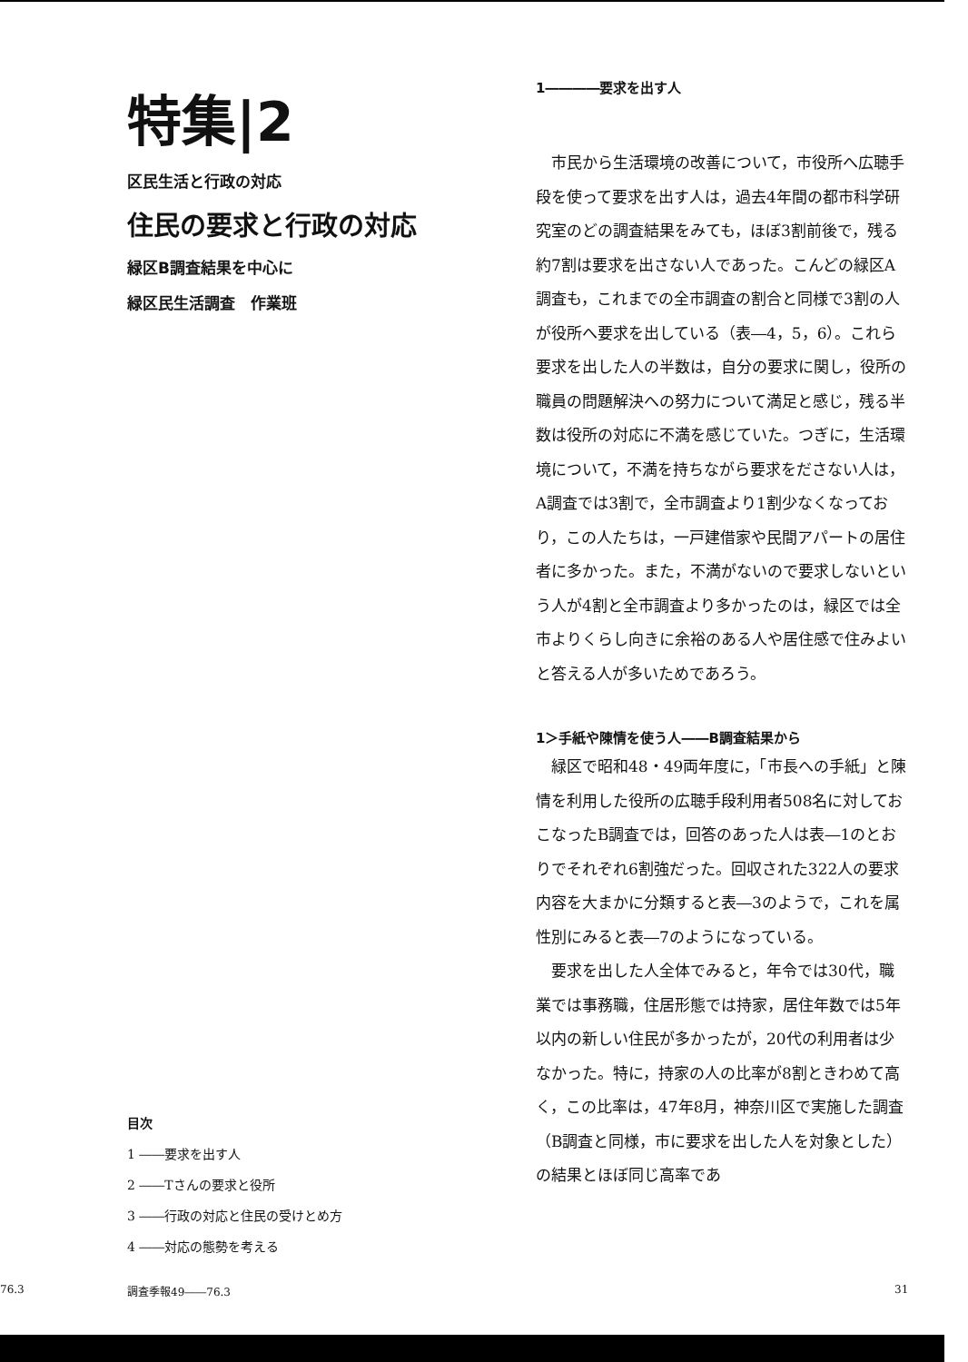特集|2
区民生活と行政の対応
住民の要求と行政の対応
緑区B調査結果を中心に
緑区民生活調査　作業班
目次
1 ――要求を出す人
2 ――Tさんの要求と役所
3 ――行政の対応と住民の受けとめ方
4 ――対応の態勢を考える
1――――要求を出す人
市民から生活環境の改善について，市役所へ広聴手段を使って要求を出す人は，過去4年間の都市科学研究室のどの調査結果をみても，ほぼ3割前後で，残る約7割は要求を出さない人であった。こんどの緑区A調査も，これまでの全市調査の割合と同様で3割の人が役所へ要求を出している（表―4，5，6）。これら要求を出した人の半数は，自分の要求に関し，役所の職員の問題解決への努力について満足と感じ，残る半数は役所の対応に不満を感じていた。つぎに，生活環境について，不満を持ちながら要求をださない人は，A調査では3割で，全市調査より1割少なくなっており，この人たちは，一戸建借家や民間アパートの居住者に多かった。また，不満がないので要求しないという人が4割と全市調査より多かったのは，緑区では全市よりくらし向きに余裕のある人や居住感で住みよいと答える人が多いためであろう。
1＞手紙や陳情を使う人――B調査結果から
緑区で昭和48・49両年度に，「市長への手紙」と陳情を利用した役所の広聴手段利用者508名に対しておこなったB調査では，回答のあった人は表―1のとおりでそれぞれ6割強だった。回収された322人の要求内容を大まかに分類すると表―3のようで，これを属性別にみると表―7のようになっている。
要求を出した人全体でみると，年令では30代，職業では事務職，住居形態では持家，居住年数では5年以内の新しい住民が多かったが，20代の利用者は少なかった。特に，持家の人の比率が8割ときわめて高く，この比率は，47年8月，神奈川区で実施した調査（B調査と同様，市に要求を出した人を対象とした）の結果とほぼ同じ高率であ
76.3 調査季報49――76.3 31